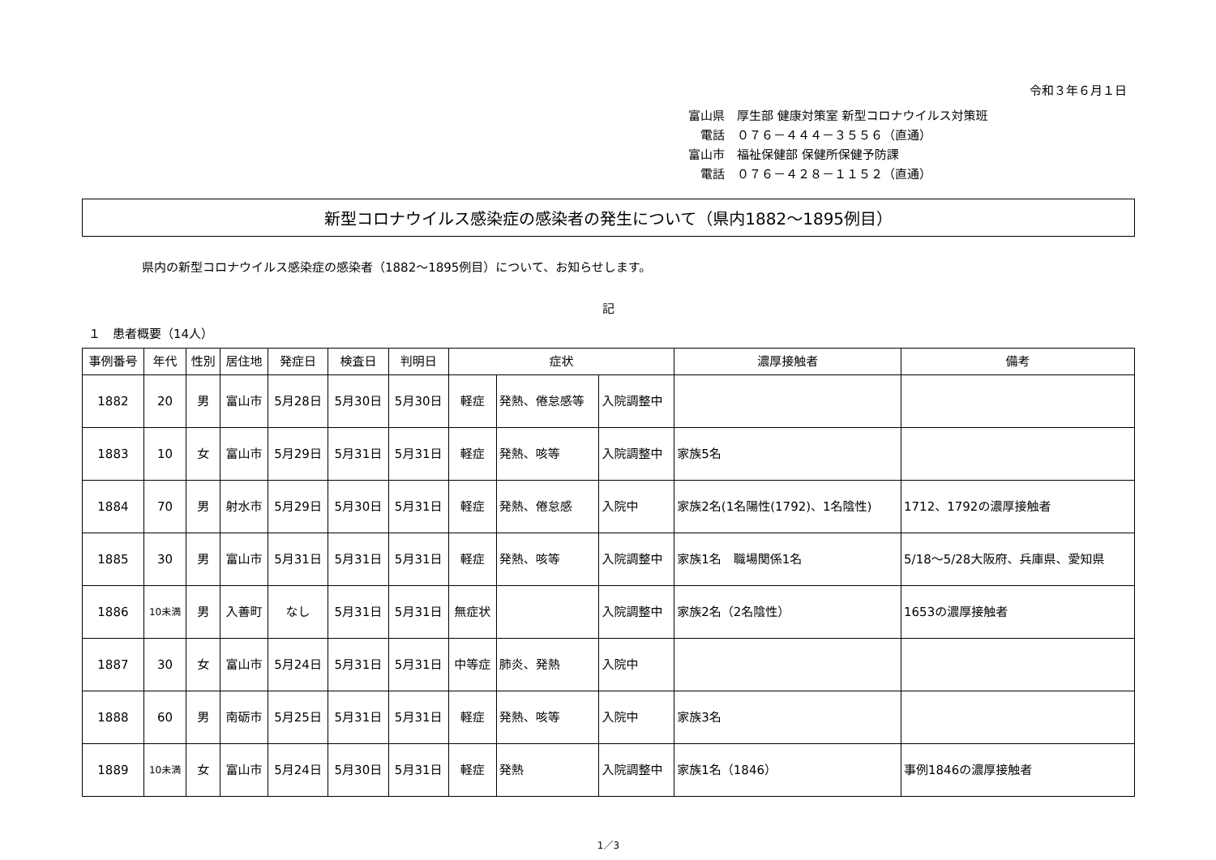令和３年６月１日
富山県　厚生部 健康対策室 新型コロナウイルス対策班
　電話　０７６－４４４－３５５６（直通）
富山市　福祉保健部 保健所保健予防課
　電話　０７６－４２８－１１５２（直通）
新型コロナウイルス感染症の感染者の発生について（県内1882～1895例目）
県内の新型コロナウイルス感染症の感染者（1882～1895例目）について、お知らせします。
記
１　患者概要（14人）
| 事例番号 | 年代 | 性別 | 居住地 | 発症日 | 検査日 | 判明日 | 症状 | | | 濃厚接触者 | 備考 |
| --- | --- | --- | --- | --- | --- | --- | --- | --- | --- | --- | --- |
| 1882 | 20 | 男 | 富山市 | 5月28日 | 5月30日 | 5月30日 | 軽症 | 発熱、倦怠感等 | 入院調整中 | | |
| 1883 | 10 | 女 | 富山市 | 5月29日 | 5月31日 | 5月31日 | 軽症 | 発熱、咳等 | 入院調整中 | 家族5名 | |
| 1884 | 70 | 男 | 射水市 | 5月29日 | 5月30日 | 5月31日 | 軽症 | 発熱、倦怠感 | 入院中 | 家族2名(1名陽性(1792)、1名陰性) | 1712、1792の濃厚接触者 |
| 1885 | 30 | 男 | 富山市 | 5月31日 | 5月31日 | 5月31日 | 軽症 | 発熱、咳等 | 入院調整中 | 家族1名 職場関係1名 | 5/18～5/28大阪府、兵庫県、愛知県 |
| 1886 | 10未満 | 男 | 入善町 | なし | 5月31日 | 5月31日 | 無症状 | | 入院調整中 | 家族2名（2名陰性） | 1653の濃厚接触者 |
| 1887 | 30 | 女 | 富山市 | 5月24日 | 5月31日 | 5月31日 | 中等症 | 肺炎、発熱 | 入院中 | | |
| 1888 | 60 | 男 | 南砺市 | 5月25日 | 5月31日 | 5月31日 | 軽症 | 発熱、咳等 | 入院中 | 家族3名 | |
| 1889 | 10未満 | 女 | 富山市 | 5月24日 | 5月30日 | 5月31日 | 軽症 | 発熱 | 入院調整中 | 家族1名（1846） | 事例1846の濃厚接触者 |
1／3